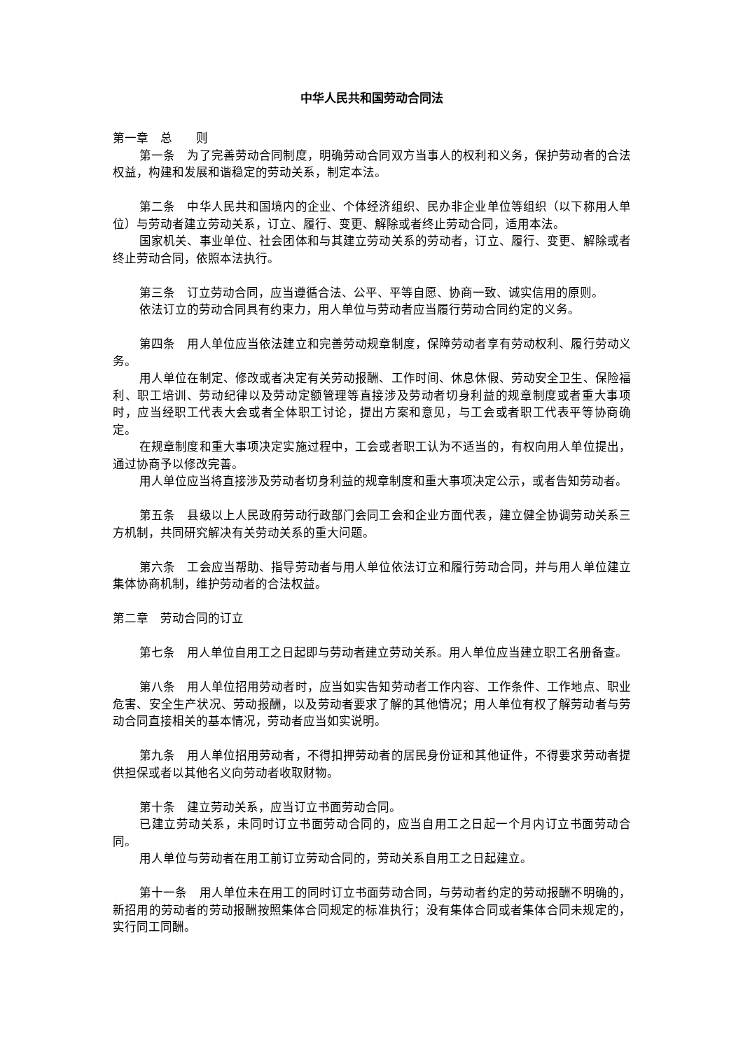中华人民共和国劳动合同法
第一章　总　　则
第一条　为了完善劳动合同制度，明确劳动合同双方当事人的权利和义务，保护劳动者的合法权益，构建和发展和谐稳定的劳动关系，制定本法。
第二条　中华人民共和国境内的企业、个体经济组织、民办非企业单位等组织（以下称用人单位）与劳动者建立劳动关系，订立、履行、变更、解除或者终止劳动合同，适用本法。
国家机关、事业单位、社会团体和与其建立劳动关系的劳动者，订立、履行、变更、解除或者终止劳动合同，依照本法执行。
第三条　订立劳动合同，应当遵循合法、公平、平等自愿、协商一致、诚实信用的原则。
依法订立的劳动合同具有约束力，用人单位与劳动者应当履行劳动合同约定的义务。
第四条　用人单位应当依法建立和完善劳动规章制度，保障劳动者享有劳动权利、履行劳动义务。
用人单位在制定、修改或者决定有关劳动报酬、工作时间、休息休假、劳动安全卫生、保险福利、职工培训、劳动纪律以及劳动定额管理等直接涉及劳动者切身利益的规章制度或者重大事项时，应当经职工代表大会或者全体职工讨论，提出方案和意见，与工会或者职工代表平等协商确定。
在规章制度和重大事项决定实施过程中，工会或者职工认为不适当的，有权向用人单位提出，通过协商予以修改完善。
用人单位应当将直接涉及劳动者切身利益的规章制度和重大事项决定公示，或者告知劳动者。
第五条　县级以上人民政府劳动行政部门会同工会和企业方面代表，建立健全协调劳动关系三方机制，共同研究解决有关劳动关系的重大问题。
第六条　工会应当帮助、指导劳动者与用人单位依法订立和履行劳动合同，并与用人单位建立集体协商机制，维护劳动者的合法权益。
第二章　劳动合同的订立
第七条　用人单位自用工之日起即与劳动者建立劳动关系。用人单位应当建立职工名册备查。
第八条　用人单位招用劳动者时，应当如实告知劳动者工作内容、工作条件、工作地点、职业危害、安全生产状况、劳动报酬，以及劳动者要求了解的其他情况；用人单位有权了解劳动者与劳动合同直接相关的基本情况，劳动者应当如实说明。
第九条　用人单位招用劳动者，不得扣押劳动者的居民身份证和其他证件，不得要求劳动者提供担保或者以其他名义向劳动者收取财物。
第十条　建立劳动关系，应当订立书面劳动合同。
已建立劳动关系，未同时订立书面劳动合同的，应当自用工之日起一个月内订立书面劳动合同。
用人单位与劳动者在用工前订立劳动合同的，劳动关系自用工之日起建立。
第十一条　用人单位未在用工的同时订立书面劳动合同，与劳动者约定的劳动报酬不明确的，新招用的劳动者的劳动报酬按照集体合同规定的标准执行；没有集体合同或者集体合同未规定的，实行同工同酬。